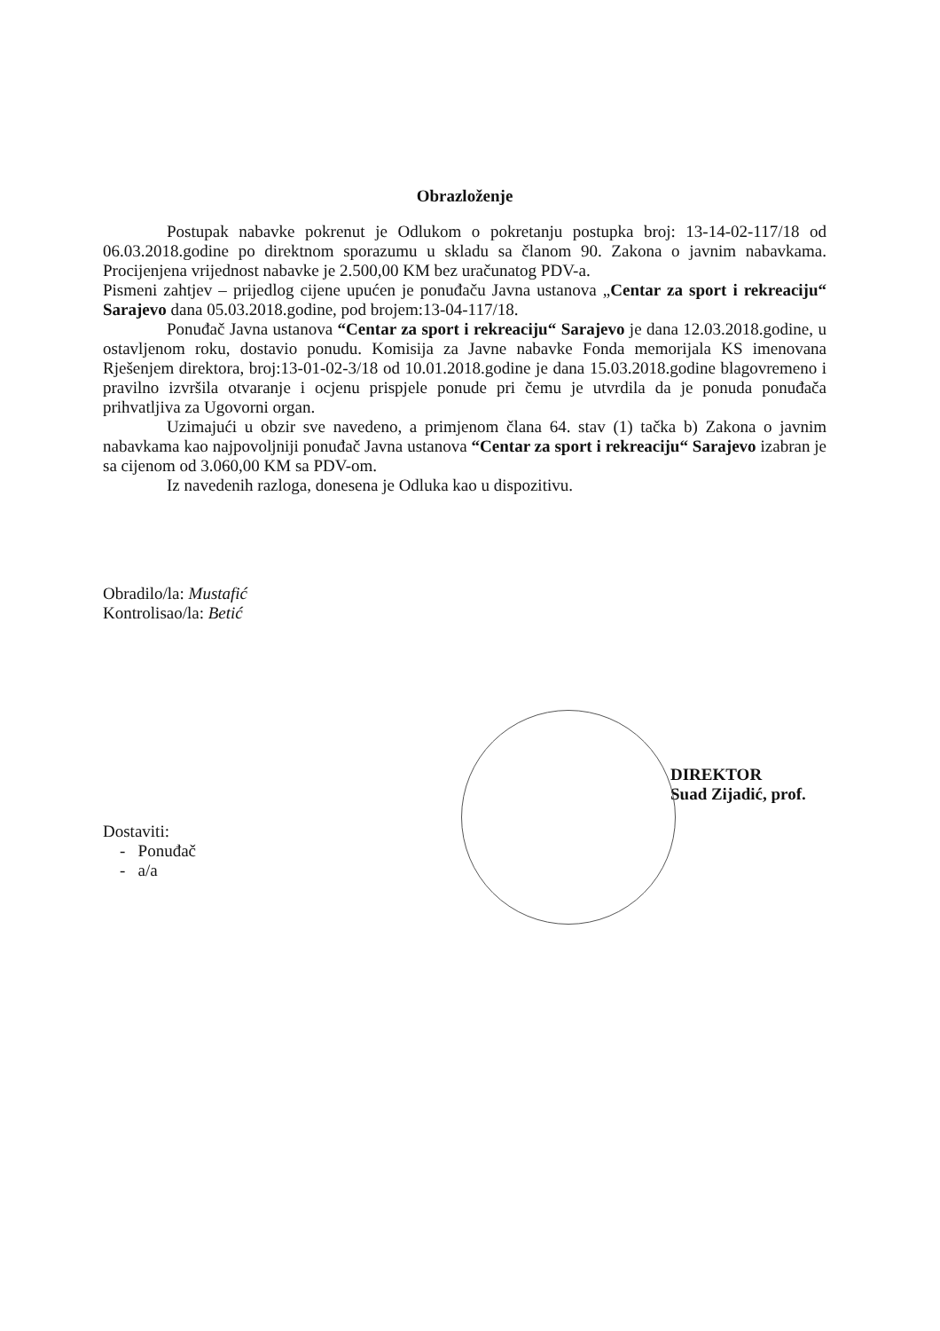Obrazloženje
Postupak nabavke pokrenut je Odlukom o pokretanju postupka broj: 13-14-02-117/18 od 06.03.2018.godine po direktnom sporazumu u skladu sa članom 90. Zakona o javnim nabavkama. Procijenjena vrijednost nabavke je 2.500,00 KM bez uračunatog PDV-a.
Pismeni zahtjev – prijedlog cijene upućen je ponuđaču Javna ustanova „Centar za sport i rekreaciju“ Sarajevo dana 05.03.2018.godine, pod brojem:13-04-117/18.
Ponuđač Javna ustanova “Centar za sport i rekreaciju“ Sarajevo je dana 12.03.2018.godine, u ostavljenom roku, dostavio ponudu. Komisija za Javne nabavke Fonda memorijala KS imenovana Rješenjem direktora, broj:13-01-02-3/18 od 10.01.2018.godine je dana 15.03.2018.godine blagovremeno i pravilno izvršila otvaranje i ocjenu prispjele ponude pri čemu je utvrdila da je ponuda ponuđača prihvatljiva za Ugovorni organ.
Uzimajući u obzir sve navedeno, a primjenom člana 64. stav (1) tačka b) Zakona o javnim nabavkama kao najpovoljniji ponuđač Javna ustanova “Centar za sport i rekreaciju“ Sarajevo izabran je sa cijenom od 3.060,00 KM sa PDV-om.
Iz navedenih razloga, donesena je Odluka kao u dispozitivu.
Obradilo/la: Mustafić
Kontrolisao/la: Betić
DIREKTOR
Suad Zijadić, prof.
Dostaviti:
- Ponuđač
- a/a